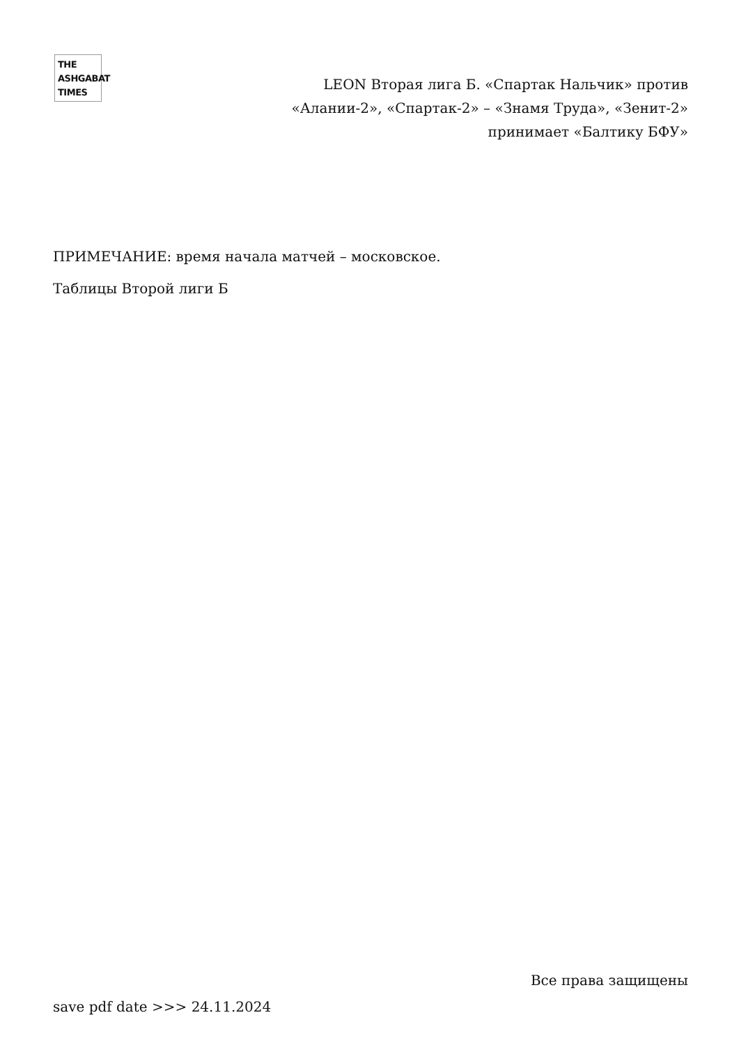THE
ASHGABAT
TIMES
LEON Вторая лига Б. «Спартак Нальчик» против «Алании-2», «Спартак-2» – «Знамя Труда», «Зенит-2» принимает «Балтику БФУ»
ПРИМЕЧАНИЕ: время начала матчей – московское.
Таблицы Второй лиги Б
Все права защищены
save pdf date >>> 24.11.2024